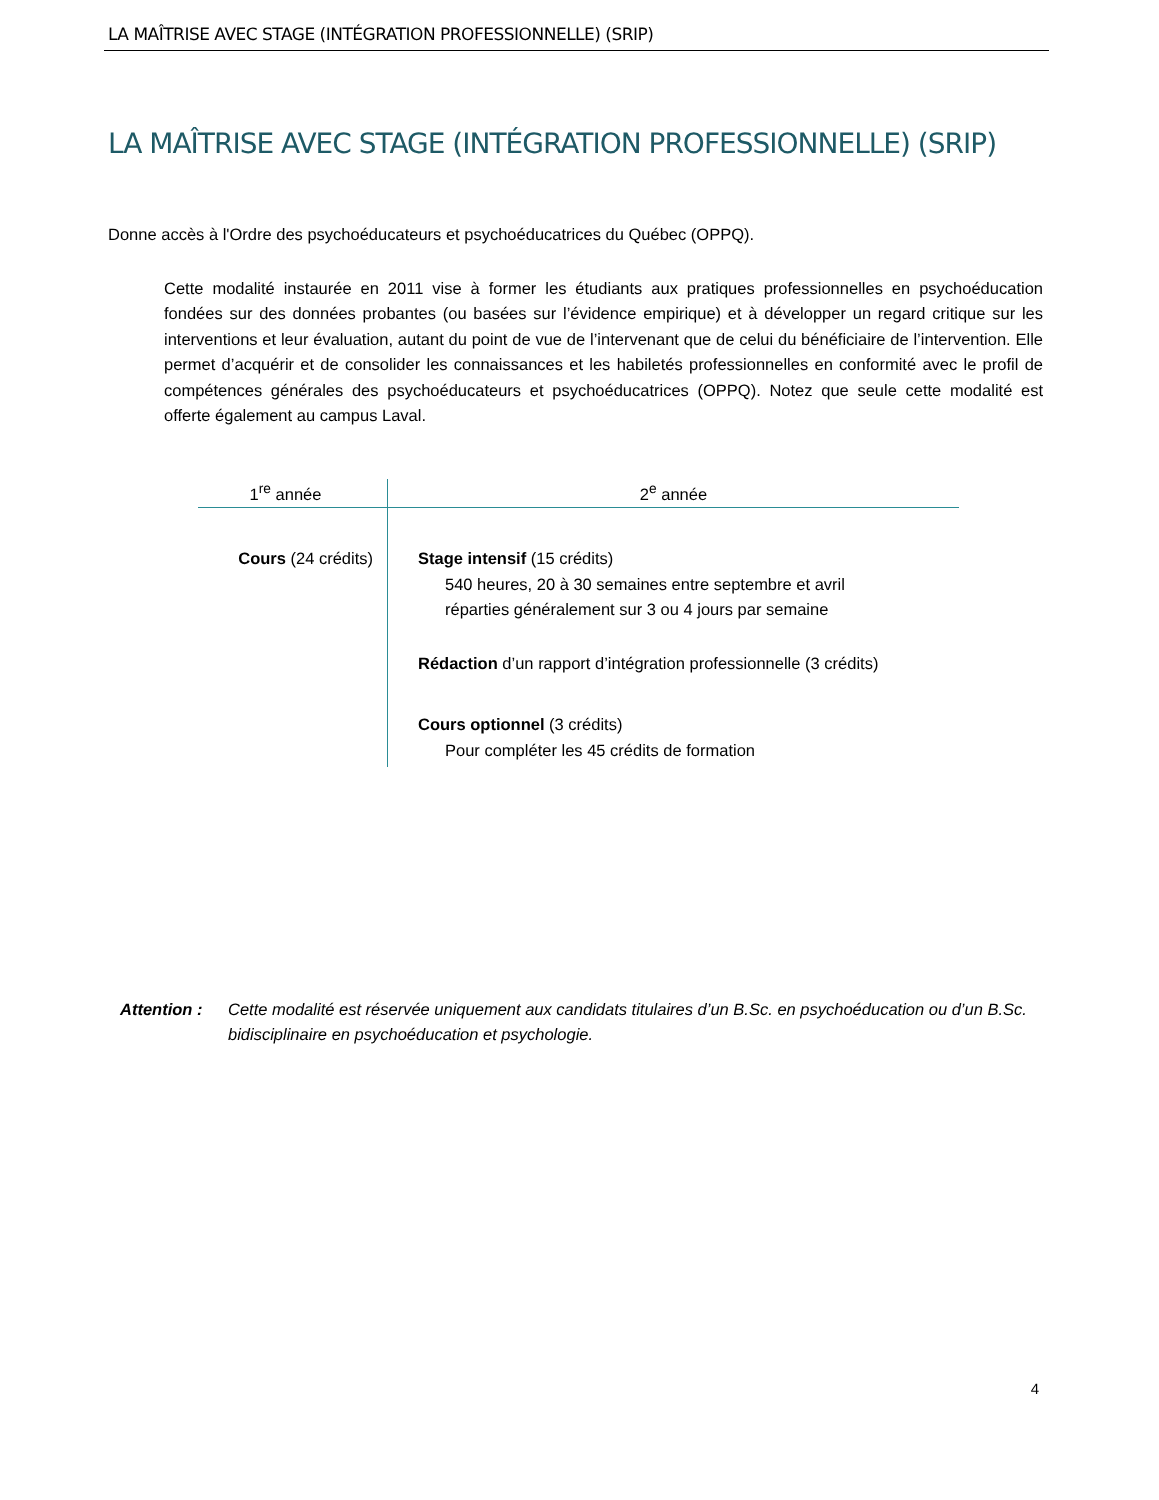LA MAÎTRISE AVEC STAGE (INTÉGRATION PROFESSIONNELLE) (SRIP)
LA MAÎTRISE AVEC STAGE (INTÉGRATION PROFESSIONNELLE) (SRIP)
Donne accès à l'Ordre des psychoéducateurs et psychoéducatrices du Québec (OPPQ).
Cette modalité instaurée en 2011 vise à former les étudiants aux pratiques professionnelles en psychoéducation fondées sur des données probantes (ou basées sur l’évidence empirique) et à développer un regard critique sur les interventions et leur évaluation, autant du point de vue de l’intervenant que de celui du bénéficiaire de l’intervention. Elle permet d’acquérir et de consolider les connaissances et les habiletés professionnelles en conformité avec le profil de compétences générales des psychoéducateurs et psychoéducatrices (OPPQ). Notez que seule cette modalité est offerte également au campus Laval.
| 1<sup>re</sup> année | 2<sup>e</sup> année |
| --- | --- |
| Cours (24 crédits) | Stage intensif (15 crédits) 540 heures, 20 à 30 semaines entre septembre et avril réparties généralement sur 3 ou 4 jours par semaine Rédaction d’un rapport d’intégration professionnelle (3 crédits) Cours optionnel (3 crédits) Pour compléter les 45 crédits de formation |
Attention : Cette modalité est réservée uniquement aux candidats titulaires d’un B.Sc. en psychoéducation ou d’un B.Sc. bidisciplinaire en psychoéducation et psychologie.
4